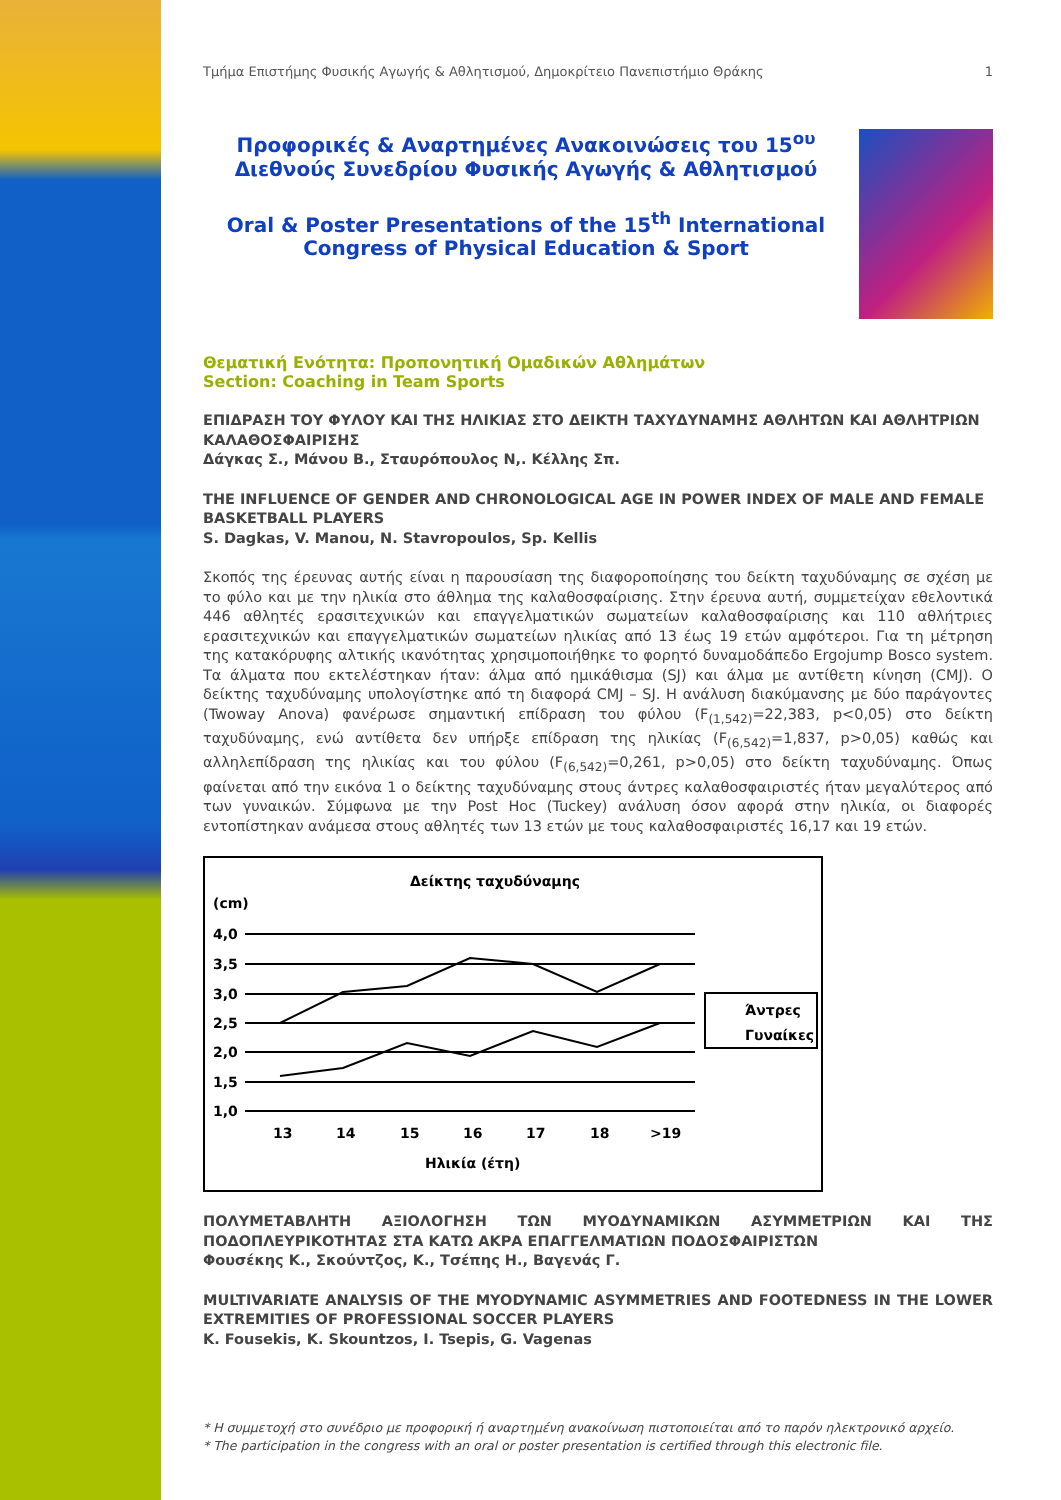Τμήμα Επιστήμης Φυσικής Αγωγής & Αθλητισμού, Δημοκρίτειο Πανεπιστήμιο Θράκης 1
Προφορικές & Αναρτημένες Ανακοινώσεις του 15<sup>ου</sup> Διεθνούς Συνεδρίου Φυσικής Αγωγής & Αθλητισμού
Oral & Poster Presentations of the 15<sup>th</sup> International Congress of Physical Education & Sport
Θεματική Ενότητα: Προπονητική Ομαδικών Αθλημάτων
Section: Coaching in Team Sports
ΕΠΙΔΡΑΣΗ ΤΟΥ ΦΥΛΟΥ ΚΑΙ ΤΗΣ ΗΛΙΚΙΑΣ ΣΤΟ ΔΕΙΚΤΗ ΤΑΧΥΔΥΝΑΜΗΣ ΑΘΛΗΤΩΝ ΚΑΙ ΑΘΛΗΤΡΙΩΝ ΚΑΛΑΘΟΣΦΑΙΡΙΣΗΣ
Δάγκας Σ., Μάνου Β., Σταυρόπουλος Ν,. Κέλλης Σπ.
THE INFLUENCE OF GENDER AND CHRONOLOGICAL AGE IN POWER INDEX OF MALE AND FEMALE BASKETBALL PLAYERS
S. Dagkas, V. Manou, N. Stavropoulos, Sp. Kellis
Σκοπός της έρευνας αυτής είναι η παρουσίαση της διαφοροποίησης του δείκτη ταχυδύναμης σε σχέση με το φύλο και με την ηλικία στο άθλημα της καλαθοσφαίρισης. Στην έρευνα αυτή, συμμετείχαν εθελοντικά 446 αθλητές ερασιτεχνικών και επαγγελματικών σωματείων καλαθοσφαίρισης και 110 αθλήτριες ερασιτεχνικών και επαγγελματικών σωματείων ηλικίας από 13 έως 19 ετών αμφότεροι. Για τη μέτρηση της κατακόρυφης αλτικής ικανότητας χρησιμοποιήθηκε το φορητό δυναμοδάπεδο Ergojump Bosco system. Τα άλματα που εκτελέστηκαν ήταν: άλμα από ημικάθισμα (SJ) και άλμα με αντίθετη κίνηση (CMJ). Ο δείκτης ταχυδύναμης υπολογίστηκε από τη διαφορά CMJ – SJ. Η ανάλυση διακύμανσης με δύο παράγοντες (Twoway Anova) φανέρωσε σημαντική επίδραση του φύλου (F<sub>(1,542)</sub>=22,383, p<0,05) στο δείκτη ταχυδύναμης, ενώ αντίθετα δεν υπήρξε επίδραση της ηλικίας (F<sub>(6,542)</sub>=1,837, p>0,05) καθώς και αλληλεπίδραση της ηλικίας και του φύλου (F<sub>(6,542)</sub>=0,261, p>0,05) στο δείκτη ταχυδύναμης. Όπως φαίνεται από την εικόνα 1 ο δείκτης ταχυδύναμης στους άντρες καλαθοσφαιριστές ήταν μεγαλύτερος από των γυναικών. Σύμφωνα με την Post Hoc (Tuckey) ανάλυση όσον αφορά στην ηλικία, οι διαφορές εντοπίστηκαν ανάμεσα στους αθλητές των 13 ετών με τους καλαθοσφαιριστές 16,17 και 19 ετών.
Δείκτης ταχυδύναμης
(cm)
4,0
3,5
3,0
2,5
2,0
1,5
1,0
13
14
15
16
17
18
>19
Ηλικία (έτη)
Άντρες
Γυναίκες
ΠΟΛΥΜΕΤΑΒΛΗΤΗ ΑΞΙΟΛΟΓΗΣΗ ΤΩΝ ΜΥΟΔΥΝΑΜΙΚΩΝ ΑΣΥΜΜΕΤΡΙΩΝ ΚΑΙ ΤΗΣ ΠΟΔΟΠΛΕΥΡΙΚΟΤΗΤΑΣ ΣΤΑ ΚΑΤΩ ΑΚΡΑ ΕΠΑΓΓΕΛΜΑΤΙΩΝ ΠΟΔΟΣΦΑΙΡΙΣΤΩΝ
Φουσέκης Κ., Σκούντζος, Κ., Τσέπης Η., Βαγενάς Γ.
MULTIVARIATE ANALYSIS OF THE MYODYNAMIC ASYMMETRIES AND FOOTEDNESS IN THE LOWER EXTREMITIES OF PROFESSIONAL SOCCER PLAYERS
K. Fousekis, K. Skountzos, I. Tsepis, G. Vagenas
* Η συμμετοχή στο συνέδριο με προφορική ή αναρτημένη ανακοίνωση πιστοποιείται από το παρόν ηλεκτρονικό αρχείο.
* The participation in the congress with an oral or poster presentation is certified through this electronic file.